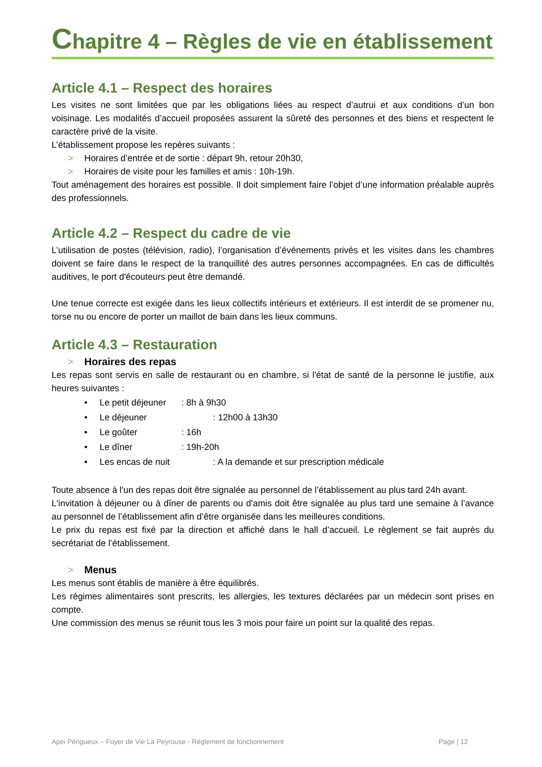Chapitre 4 – Règles de vie en établissement
Article 4.1 – Respect des horaires
Les visites ne sont limitées que par les obligations liées au respect d’autrui et aux conditions d’un bon voisinage. Les modalités d’accueil proposées assurent la sûreté des personnes et des biens et respectent le caractère privé de la visite.
L’établissement propose les repères suivants :
> Horaires d’entrée et de sortie : départ 9h, retour 20h30,
> Horaires de visite pour les familles et amis : 10h-19h.
Tout aménagement des horaires est possible. Il doit simplement faire l’objet d’une information préalable auprès des professionnels.
Article 4.2 – Respect du cadre de vie
L’utilisation de postes (télévision, radio), l’organisation d’événements privés et les visites dans les chambres doivent se faire dans le respect de la tranquillité des autres personnes accompagnées. En cas de difficultés auditives, le port d'écouteurs peut être demandé.
Une tenue correcte est exigée dans les lieux collectifs intérieurs et extérieurs. Il est interdit de se promener nu, torse nu ou encore de porter un maillot de bain dans les lieux communs.
Article 4.3 – Restauration
> Horaires des repas
Les repas sont servis en salle de restaurant ou en chambre, si l'état de santé de la personne le justifie, aux heures suivantes :
• Le petit déjeuner: 8h à 9h30
• Le déjeuner: 12h00 à 13h30
• Le goûter: 16h
• Le dîner: 19h-20h
• Les encas de nuit: A la demande et sur prescription médicale
Toute absence à l'un des repas doit être signalée au personnel de l’établissement au plus tard 24h avant.
L'invitation à déjeuner ou à dîner de parents ou d'amis doit être signalée au plus tard une semaine à l’avance au personnel de l’établissement afin d’être organisée dans les meilleures conditions.
Le prix du repas est fixé par la direction et affiché dans le hall d’accueil. Le règlement se fait auprès du secrétariat de l’établissement.
> Menus
Les menus sont établis de manière à être équilibrés.
Les régimes alimentaires sont prescrits, les allergies, les textures déclarées par un médecin sont prises en compte.
Une commission des menus se réunit tous les 3 mois pour faire un point sur la qualité des repas.
Apei Périgueux – Foyer de Vie La Peyrouse - Règlement de fonctionnement Page | 12